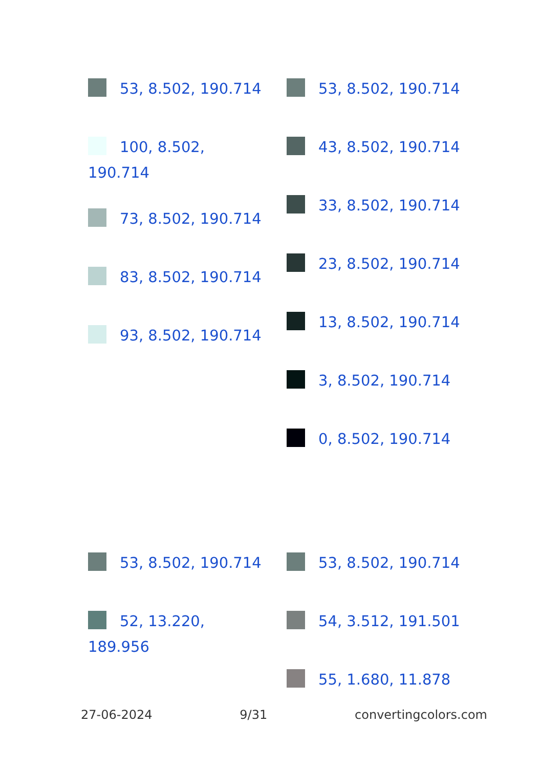53, 8.502, 190.714
100, 8.502,
190.714
73, 8.502, 190.714
83, 8.502, 190.714
93, 8.502, 190.714
53, 8.502, 190.714
43, 8.502, 190.714
33, 8.502, 190.714
23, 8.502, 190.714
13, 8.502, 190.714
3, 8.502, 190.714
0, 8.502, 190.714
53, 8.502, 190.714
52, 13.220,
189.956
53, 8.502, 190.714
54, 3.512, 191.501
55, 1.680, 11.878
27-06-2024 9/31 convertingcolors.com